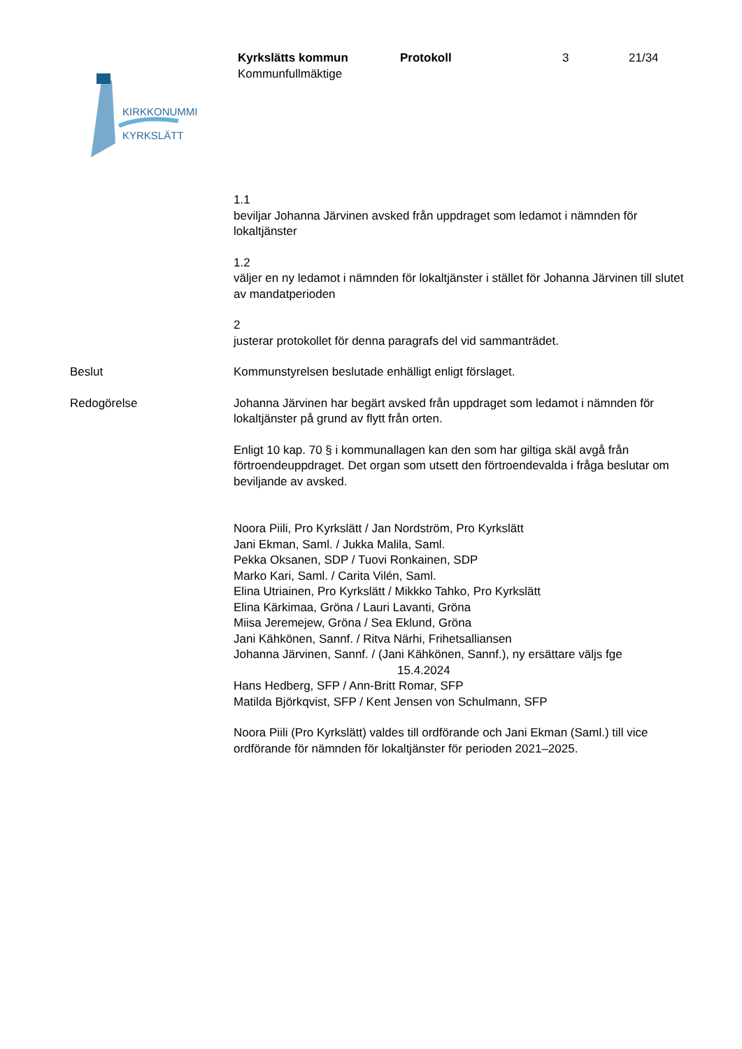KIRKKONUMMI
KYRKSLÄTT
Kyrkslätts kommun
Kommunfullmäktige
Protokoll 3 21/34
1.1
beviljar Johanna Järvinen avsked från uppdraget som ledamot i nämnden för lokaltjänster
1.2
väljer en ny ledamot i nämnden för lokaltjänster i stället för Johanna Järvinen till slutet av mandatperioden
2
justerar protokollet för denna paragrafs del vid sammanträdet.
Beslut Kommunstyrelsen beslutade enhälligt enligt förslaget.
Redogörelse Johanna Järvinen har begärt avsked från uppdraget som ledamot i nämnden för lokaltjänster på grund av flytt från orten.
Enligt 10 kap. 70 § i kommunallagen kan den som har giltiga skäl avgå från förtroendeuppdraget. Det organ som utsett den förtroendevalda i fråga beslutar om beviljande av avsked.
Noora Piili, Pro Kyrkslätt / Jan Nordström, Pro Kyrkslätt
Jani Ekman, Saml. / Jukka Malila, Saml.
Pekka Oksanen, SDP / Tuovi Ronkainen, SDP
Marko Kari, Saml. / Carita Vilén, Saml.
Elina Utriainen, Pro Kyrkslätt / Mikkko Tahko, Pro Kyrkslätt
Elina Kärkimaa, Gröna / Lauri Lavanti, Gröna
Miisa Jeremejew, Gröna / Sea Eklund, Gröna
Jani Kähkönen, Sannf. / Ritva Närhi, Frihetsalliansen
Johanna Järvinen, Sannf. / (Jani Kähkönen, Sannf.), ny ersättare väljs fge
15.4.2024
Hans Hedberg, SFP / Ann-Britt Romar, SFP
Matilda Björkqvist, SFP / Kent Jensen von Schulmann, SFP
Noora Piili (Pro Kyrkslätt) valdes till ordförande och Jani Ekman (Saml.) till vice ordförande för nämnden för lokaltjänster för perioden 2021–2025.